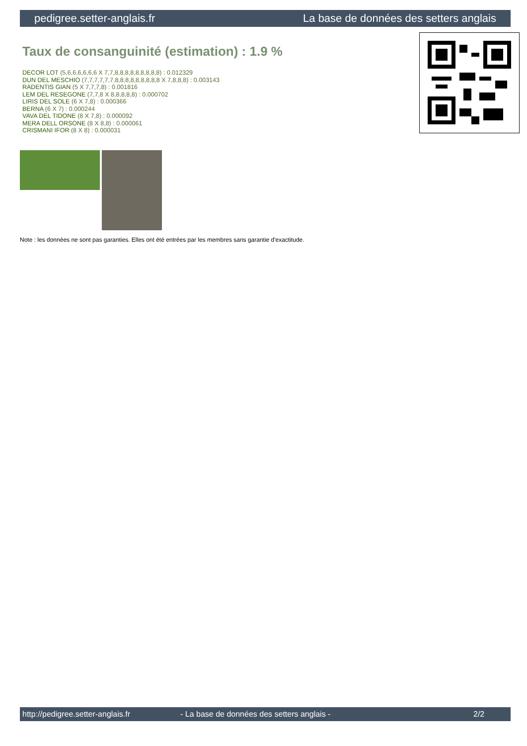pedigree.setter-anglais.fr La base de données des setters anglais
Taux de consanguinité (estimation) : 1.9 %
DECOR LOT (5,6,6,6,6,6,6 X 7,7,8,8,8,8,8,8,8,8,8) : 0.012329
DUN DEL MESCHIO (7,7,7,7,7,7,8,8,8,8,8,8,8,8,8 X 7,8,8,8) : 0.003143
RADENTIS GIAN (5 X 7,7,7,8) : 0.001816
LEM DEL RESEGONE (7,7,8 X 8,8,8,8,8) : 0.000702
LIRIS DEL SOLE (6 X 7,8) : 0.000366
BERNA (6 X 7) : 0.000244
VAVA DEL TIDONE (8 X 7,8) : 0.000092
MERA DELL ORSONE (8 X 8,8) : 0.000061
CRISMANI IFOR (8 X 8) : 0.000031
Note : les données ne sont pas garanties. Elles ont été entrées par les membres sans garantie d'exactitude.
http://pedigree.setter-anglais.fr - La base de données des setters anglais - 2/2